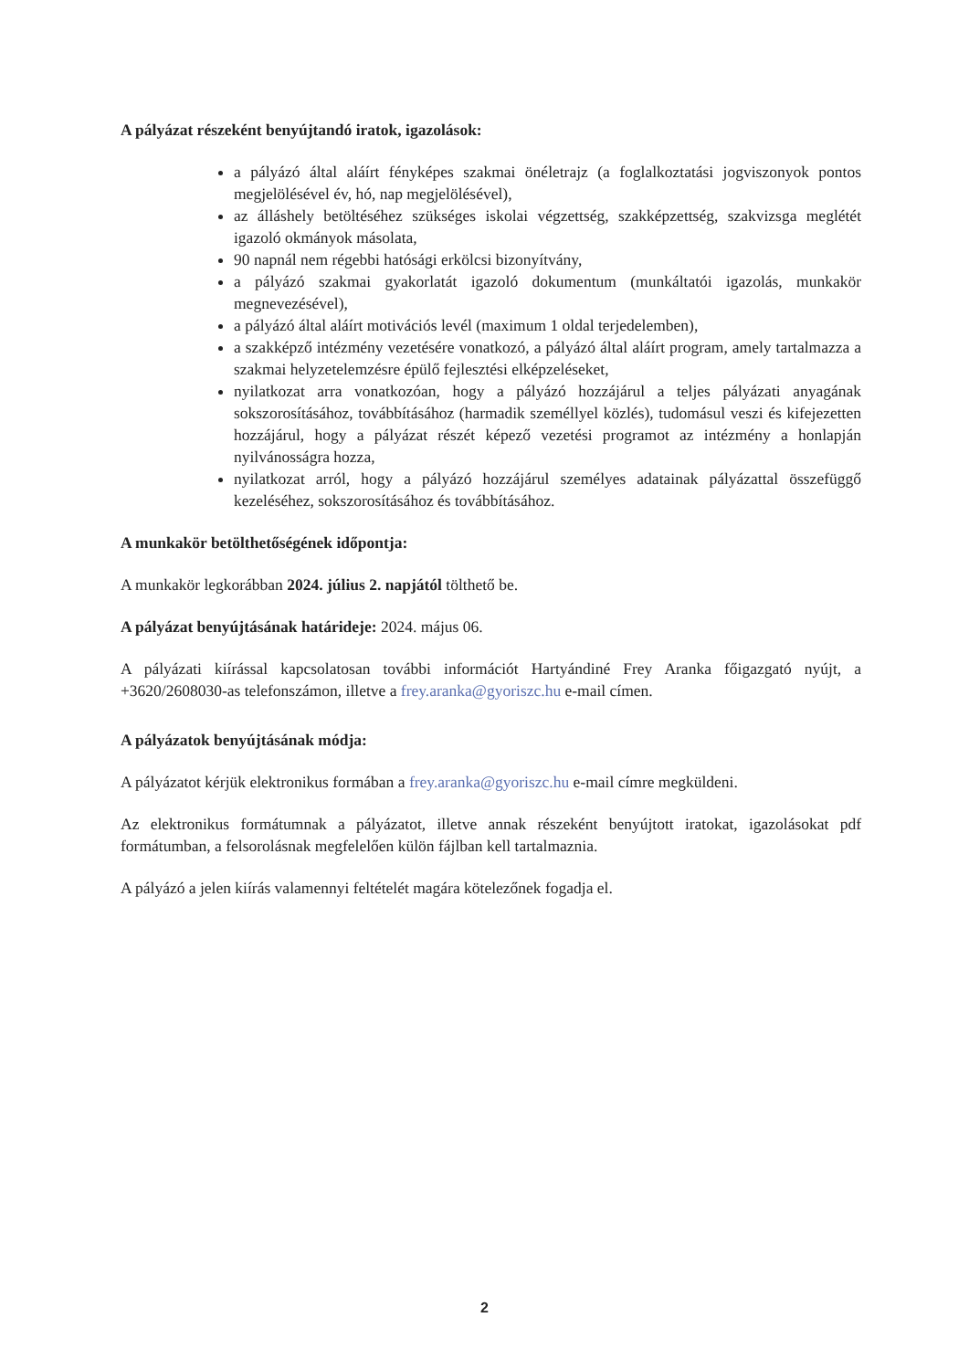A pályázat részeként benyújtandó iratok, igazolások:
a pályázó által aláírt fényképes szakmai önéletrajz (a foglalkoztatási jogviszonyok pontos megjelölésével év, hó, nap megjelölésével),
az álláshely betöltéséhez szükséges iskolai végzettség, szakképzettség, szakvizsga meglétét igazoló okmányok másolata,
90 napnál nem régebbi hatósági erkölcsi bizonyítvány,
a pályázó szakmai gyakorlatát igazoló dokumentum (munkáltatói igazolás, munkakör megnevezésével),
a pályázó által aláírt motivációs levél (maximum 1 oldal terjedelemben),
a szakképző intézmény vezetésére vonatkozó, a pályázó által aláírt program, amely tartalmazza a szakmai helyzetelemzésre épülő fejlesztési elképzeléseket,
nyilatkozat arra vonatkozóan, hogy a pályázó hozzájárul a teljes pályázati anyagának sokszorosításához, továbbításához (harmadik személlyel közlés), tudomásul veszi és kifejezetten hozzájárul, hogy a pályázat részét képező vezetési programot az intézmény a honlapján nyilvánosságra hozza,
nyilatkozat arról, hogy a pályázó hozzájárul személyes adatainak pályázattal összefüggő kezeléséhez, sokszorosításához és továbbításához.
A munkakör betölthetőségének időpontja:
A munkakör legkorábban 2024. július 2. napjától tölthető be.
A pályázat benyújtásának határideje: 2024. május 06.
A pályázati kiírással kapcsolatosan további információt Hartyándiné Frey Aranka főigazgató nyújt, a +3620/2608030-as telefonszámon, illetve a frey.aranka@gyoriszc.hu e-mail címen.
A pályázatok benyújtásának módja:
A pályázatot kérjük elektronikus formában a frey.aranka@gyoriszc.hu e-mail címre megküldeni.
Az elektronikus formátumnak a pályázatot, illetve annak részeként benyújtott iratokat, igazolásokat pdf formátumban, a felsorolásnak megfelelően külön fájlban kell tartalmaznia.
A pályázó a jelen kiírás valamennyi feltételét magára kötelezőnek fogadja el.
2